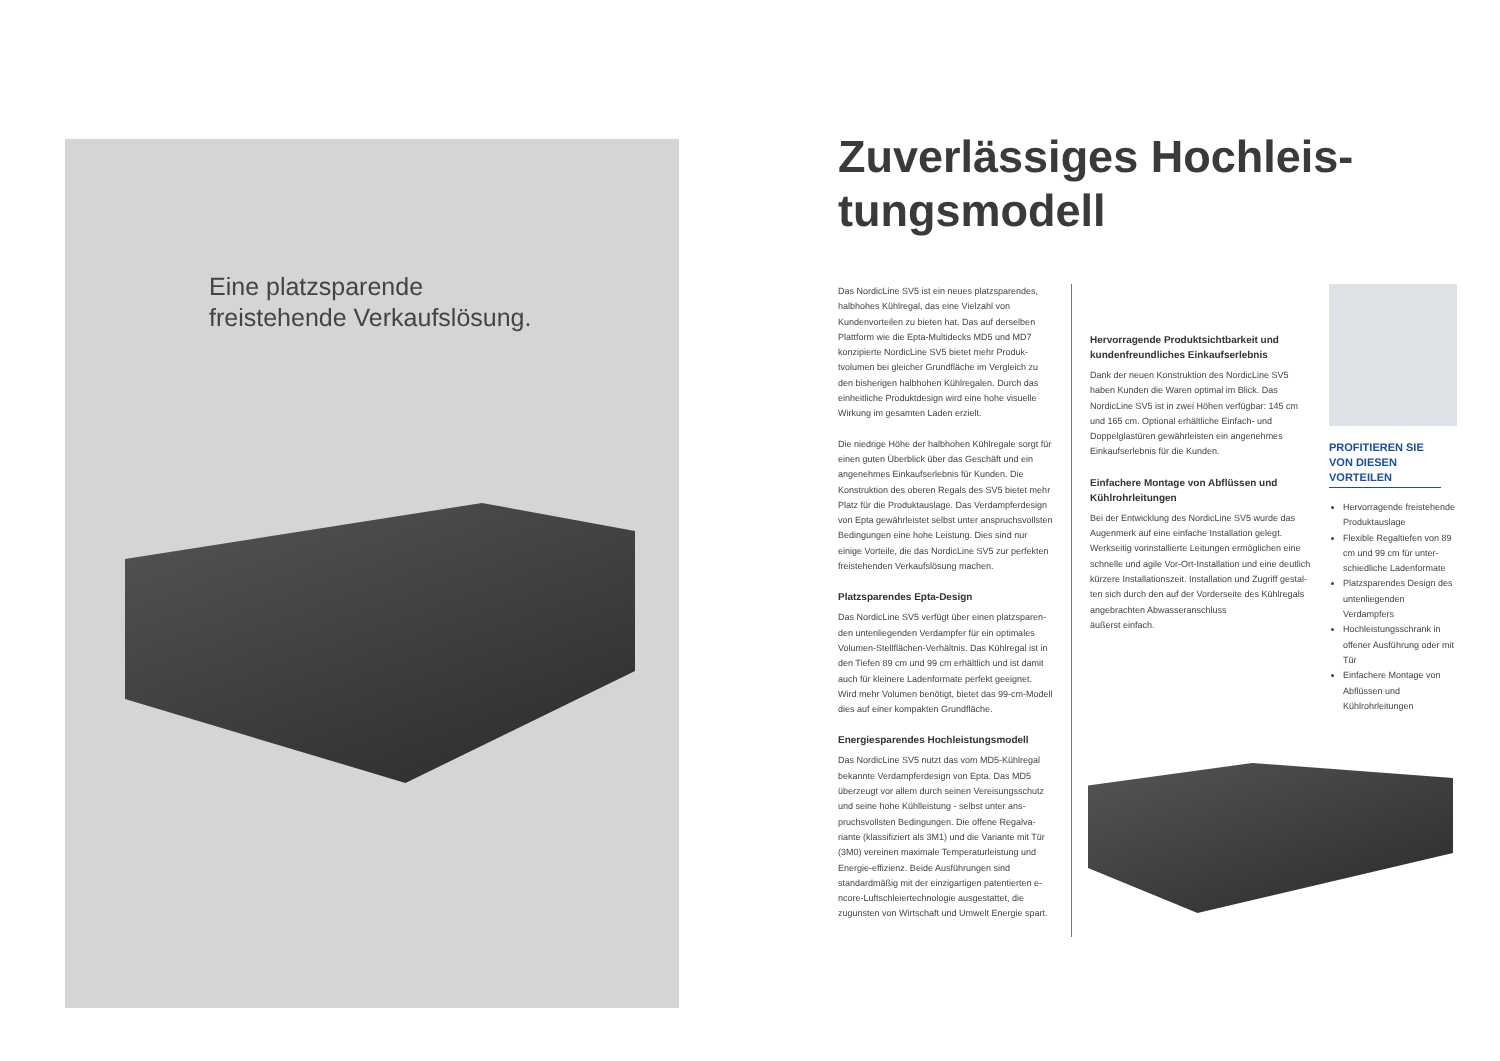Eine platzsparende
freistehende Verkaufslösung.
Zuverlässiges Hochleis-
tungsmodell
Das NordicLine SV5 ist ein neues platzsparen­des, halbhohes Kühlregal, das eine Vielzahl von Kundenvorteilen zu bieten hat. Das auf derselben Plattform wie die Epta-Multidecks MD5 und MD7 konzipierte NordicLine SV5 bietet mehr Produk­tvolumen bei gleicher Grundfläche im Vergleich zu den bisherigen halbhohen Kühlregalen. Durch das einheitliche Produktdesign wird eine hohe visuelle Wirkung im gesamten Laden erzielt.
Die niedrige Höhe der halbhohen Kühlregale sorgt für einen guten Überblick über das Geschäft und ein angenehmes Einkaufserlebnis für Kunden. Die Konstruktion des oberen Regals des SV5 bietet mehr Platz für die Produktauslage. Das Verdam­pferdesign von Epta gewährleistet selbst unter anspruchsvollsten Bedingungen eine hohe Leistung. Dies sind nur einige Vorteile, die das NordicLi­ne SV5 zur perfekten freistehenden Verkaufslösung machen.
Platzsparendes Epta-Design
Das NordicLine SV5 verfügt über einen platzsparen­den untenliegenden Verdampfer für ein optimales Volumen-Stellflächen-Verhältnis. Das Kühlregal ist in den Tiefen 89 cm und 99 cm erhältlich und ist damit auch für kleinere Ladenformate perfekt geeignet.
Wird mehr Volumen benötigt, bietet das 99-cm-Modell dies auf einer kompakten Grundfläche.
Energiesparendes Hochleistungsmodell
Das NordicLine SV5 nutzt das vom MD5-Kühlregal bekannte Verdampferdesign von Epta. Das MD5 überzeugt vor allem durch seinen Vereisungsschutz und seine hohe Kühlleistung - selbst unter ans­pruchsvollsten Bedingungen. Die offene Regalva­riante (klassifiziert als 3M1) und die Variante mit Tür (3M0) vereinen maximale Temperaturleistung und Energie-effizienz. Beide Ausführungen sind standardmäßig mit der einzigartigen patentierten e-ncore-Luftschleiertechnologie ausgestattet, die zugunsten von Wirtschaft und Umwelt Energie spart.
Hervorragende Produktsichtbarkeit und kundenfreundliches Einkaufserlebnis
Dank der neuen Konstruktion des NordicLine SV5 haben Kunden die Waren optimal im Blick. Das NordicLine SV5 ist in zwei Höhen verfügbar: 145 cm und 165 cm. Optional erhältliche Einfach- und Doppelglastüren gewährleisten ein angenehmes Einkaufserlebnis für die Kunden.
Einfachere Montage von Abflüssen und Kühlrohrleitungen
Bei der Entwicklung des NordicLine SV5 wurde das Augenmerk auf eine einfache Installation gelegt. Werkseitig vorinstallierte Leitungen ermöglichen eine schnelle und agile Vor-Ort-Installation und eine deutlich kürzere Installationszeit. Installation und Zugriff gestal-ten sich durch den auf der Vor­derseite des Kühlregals angebrachten Abwasserans­chluss
äußerst einfach.
PROFITIEREN SIE VON DIESEN VORTEILEN
Hervorragende freistehende Produktauslage
Flexible Regaltiefen von 89 cm und 99 cm für unter­schiedliche Ladenformate
Platzsparendes Design des untenliegenden Verdampfers
Hochleistungsschrank in offener Ausführung oder mit Tür
Einfachere Montage von Abflüssen und Kühlrohrleitungen